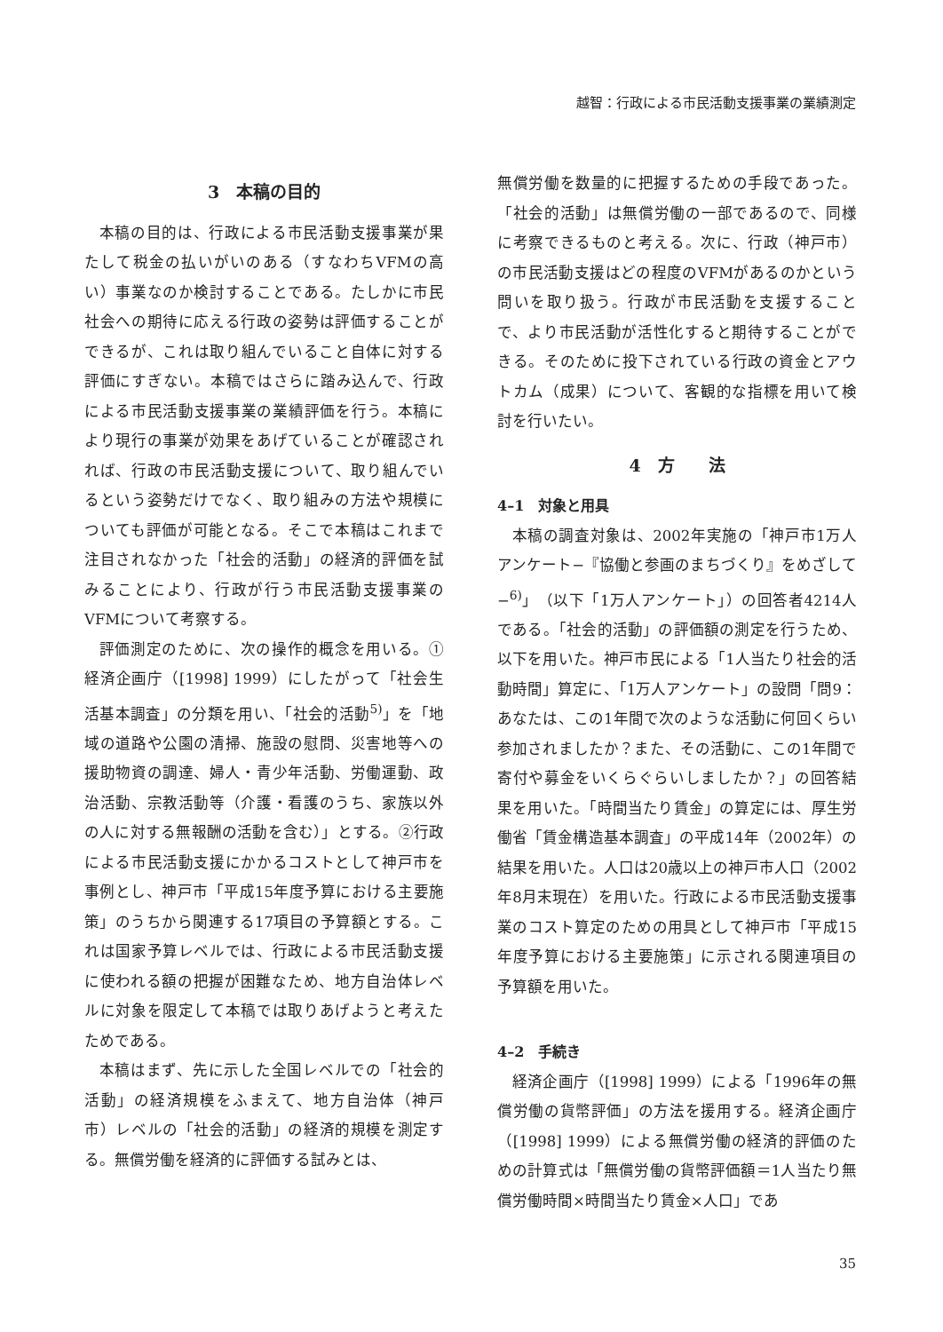越智：行政による市民活動支援事業の業績測定
3　本稿の目的
本稿の目的は、行政による市民活動支援事業が果たして税金の払いがいのある（すなわちVFMの高い）事業なのか検討することである。たしかに市民社会への期待に応える行政の姿勢は評価することができるが、これは取り組んでいること自体に対する評価にすぎない。本稿ではさらに踏み込んで、行政による市民活動支援事業の業績評価を行う。本稿により現行の事業が効果をあげていることが確認されれば、行政の市民活動支援について、取り組んでいるという姿勢だけでなく、取り組みの方法や規模についても評価が可能となる。そこで本稿はこれまで注目されなかった「社会的活動」の経済的評価を試みることにより、行政が行う市民活動支援事業のVFMについて考察する。
評価測定のために、次の操作的概念を用いる。①経済企画庁（[1998] 1999）にしたがって「社会生活基本調査」の分類を用い、「社会的活動<sup>5)</sup>」を「地域の道路や公園の清掃、施設の慰問、災害地等への援助物資の調達、婦人・青少年活動、労働運動、政治活動、宗教活動等（介護・看護のうち、家族以外の人に対する無報酬の活動を含む）」とする。②行政による市民活動支援にかかるコストとして神戸市を事例とし、神戸市「平成15年度予算における主要施策」のうちから関連する17項目の予算額とする。これは国家予算レベルでは、行政による市民活動支援に使われる額の把握が困難なため、地方自治体レベルに対象を限定して本稿では取りあげようと考えたためである。
本稿はまず、先に示した全国レベルでの「社会的活動」の経済規模をふまえて、地方自治体（神戸市）レベルの「社会的活動」の経済的規模を測定する。無償労働を経済的に評価する試みとは、
無償労働を数量的に把握するための手段であった。「社会的活動」は無償労働の一部であるので、同様に考察できるものと考える。次に、行政（神戸市）の市民活動支援はどの程度のVFMがあるのかという問いを取り扱う。行政が市民活動を支援することで、より市民活動が活性化すると期待することができる。そのために投下されている行政の資金とアウトカム（成果）について、客観的な指標を用いて検討を行いたい。
4　方　　法
4–1　対象と用具
本稿の調査対象は、2002年実施の「神戸市1万人アンケート−『協働と参画のまちづくり』をめざして−<sup>6)</sup>」（以下「1万人アンケート」）の回答者4214人である。「社会的活動」の評価額の測定を行うため、以下を用いた。神戸市民による「1人当たり社会的活動時間」算定に、「1万人アンケート」の設問「問9：あなたは、この1年間で次のような活動に何回くらい参加されましたか？また、その活動に、この1年間で寄付や募金をいくらぐらいしましたか？」の回答結果を用いた。「時間当たり賃金」の算定には、厚生労働省「賃金構造基本調査」の平成14年（2002年）の結果を用いた。人口は20歳以上の神戸市人口（2002年8月末現在）を用いた。行政による市民活動支援事業のコスト算定のための用具として神戸市「平成15年度予算における主要施策」に示される関連項目の予算額を用いた。
4–2　手続き
経済企画庁（[1998] 1999）による「1996年の無償労働の貨幣評価」の方法を援用する。経済企画庁（[1998] 1999）による無償労働の経済的評価のための計算式は「無償労働の貨幣評価額＝1人当たり無償労働時間×時間当たり賃金×人口」であ
35